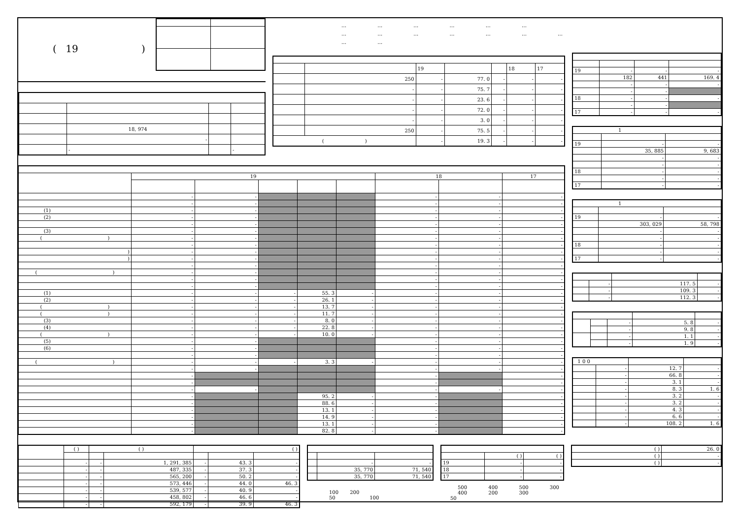( 19 )
| | 18, 974 | | |
| | - | | |
| | - | | - |
… … … … … …
… … … … … … …
… …
| | | 19 | | | 18 | 17 |
| --- | --- | --- | --- | --- | --- | --- |
| | 250 | - | 77. 0 | - | - | - |
| | - | - | 75. 7 | - | - | - |
| | - | - | 23. 6 | - | - | - |
| | - | - | 72. 0 | - | - | - |
| | - | - | 3. 0 | - | - | - |
| | 250 | - | 75. 5 | - | - | - |
| ( ) | | - | 19. 3 | - | - | - |
| | 19 | | | | | 18 | | 17 |
| --- | --- | --- | --- | --- | --- | --- | --- | --- |
| | - | - | | | | - | - | - |
| | - | - | | | | - | - | - |
| (1) | - | - | | | | - | - | - |
| (2) | - | - | | | | - | - | - |
| | - | - | | | | - | - | - |
| (3) | - | - | | | | - | - | - |
| ( ) | - | - | | | | - | - | - |
| | - | - | | | | - | - | - |
| ) | - | - | | | | - | - | - |
| ) | - | - | | | | - | - | - |
| | - | - | | | | - | - | - |
| ( ) | - | - | | | | - | - | - |
| | - | - | | | | - | - | - |
| | - | - | | | | - | - | - |
| (1) | - | - | - | 55. 3 | - | - | - | - |
| (2) | - | - | - | 26. 1 | - | - | - | - |
| ( ) | - | - | - | 13. 7 | - | - | - | - |
| ( ) | - | - | - | 11. 7 | - | - | - | - |
| (3) | - | - | - | 8. 0 | - | - | - | - |
| (4) | - | - | - | 22. 8 | - | - | - | - |
| ( ) | - | - | - | 10. 0 | - | - | - | - |
| (5) | - | - | | | | - | - | - |
| (6) | - | - | | | | - | - | - |
| | - | - | | | | - | - | - |
| ( ) | - | - | - | 3. 3 | - | - | - | - |
| | - | - | | | | - | - | - |
| | - | | | | | - | | - |
| | - | | | | | - | | - |
| | - | - | | | | - | - | - |
| | - | | | 95. 2 | - | - | | - |
| | - | | | 88. 6 | - | - | | - |
| | - | | | 13. 1 | - | - | | - |
| | - | | | 14. 9 | - | - | | - |
| | - | | | 13. 1 | - | - | | - |
| | - | | | 82. 8 | - | - | | - |
| 19 | - | - | - |
| | 182 | 441 | 169. 4 |
| | - | - | - |
| | - | - | |
| 18 | - | - | - |
| | - | - | |
| 17 | - | - | - |
| 1 | | |
| 19 | - | - |
| | 35, 885 | 9, 683 |
| | - | - |
| | - | - |
| 18 | - | - |
| | - | - |
| 17 | - | - |
| 1 | | |
| 19 | - | - |
| | 303, 029 | 58, 798 |
| | - | - |
| | - | - |
| 18 | - | - |
| | - | - |
| 17 | - | - |
| | - | 117. 5 | - |
| | - | 109. 3 | - |
| | - | 112. 3 | - |
| | | - | 5. 8 | - |
| | | - | 9. 8 | - |
| | | - | 1. 1 | - |
| | | - | 1. 9 | - |
| 1 0 0 | | | |
| | - | 12. 7 | - |
| | - | 66. 8 | - |
| | - | 3. 1 | - |
| | - | 8. 3 | 1. 6 |
| | - | 3. 2 | - |
| | - | 3. 2 | - |
| | - | 4. 3 | - |
| | - | 6. 6 | - |
| | - | 108. 2 | 1. 6 |
| | ( ) | ( ) | | ( ) | | |
| | - | - | 1, 291, 385 | - | 43. 3 | - |
| | - | - | 487, 335 | - | 37. 3 | - |
| | - | - | 565, 200 | - | 50. 2 | - |
| | - | - | 573, 446 | - | 44. 0 | 46. 3 |
| | - | - | 539, 577 | - | 40. 9 | - |
| | - | - | 458, 802 | - | 46. 6 | - |
| | - | - | 592, 179 | - | 39. 9 | 46. 3 |
| | - | - |
| | 35, 770 | 71, 540 |
| | 35, 770 | 71, 540 |
100 200 50 100
| | ( ) | ( ) |
| 19 | - | - |
| 18 | - | - |
| 17 | - | - |
500 400 500 300 400 200 300
50
| ( ) | 26. 0 |
| ( ) | - |
| ( ) | - |